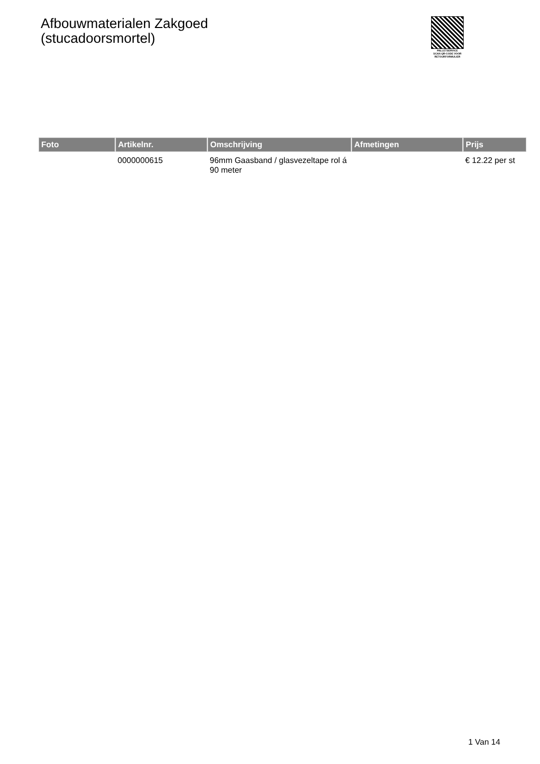Afbouwmaterialen Zakgoed
(stucadoorsmortel)
PALLETSERVICE
SCAN QR-CODE VOOR
RETOURFORMULIER
| Foto | Artikelnr. | Omschrijving | Afmetingen | Prijs |
| --- | --- | --- | --- | --- |
| | 0000000615 | 96mm Gaasband / glasvezeltape rol á 90 meter | | € 12.22 per st |
1 Van 14